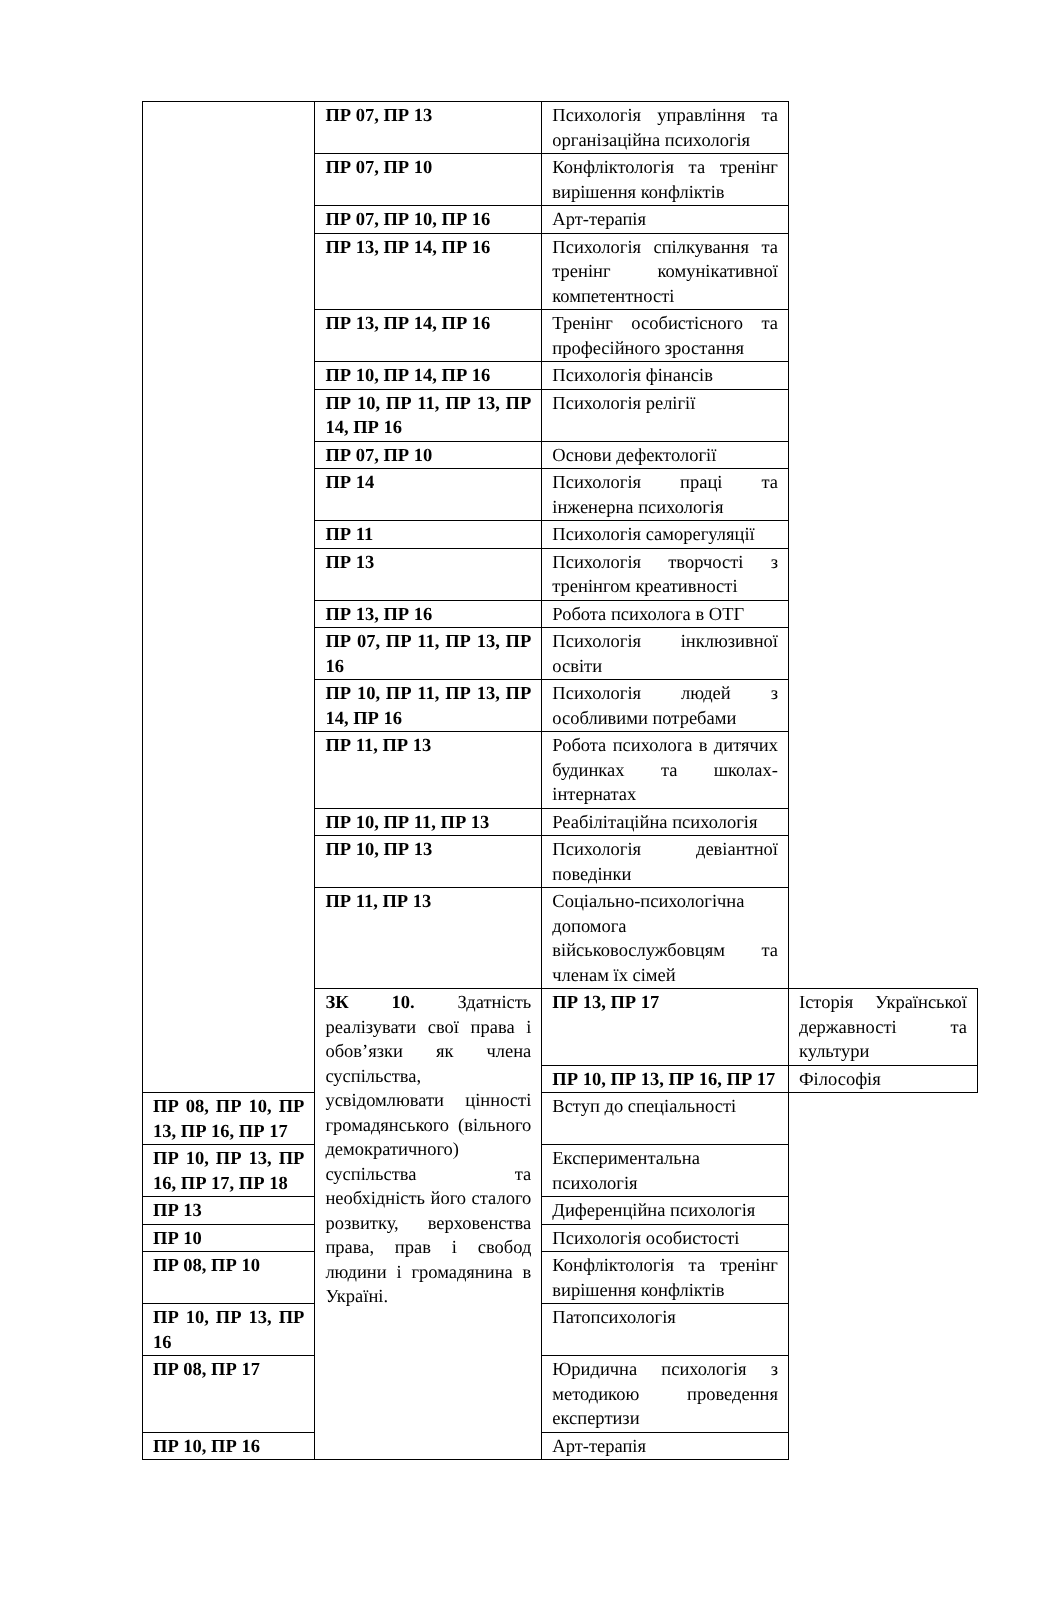| | ПР 07, ПР 13 | Психологія управління та організаційна психологія | |
| | ПР 07, ПР 10 | Конфліктологія та тренінг вирішення конфліктів | |
| | ПР 07, ПР 10, ПР 16 | Арт-терапія | |
| | ПР 13, ПР 14, ПР 16 | Психологія спілкування та тренінг комунікативної компетентності | |
| | ПР 13, ПР 14, ПР 16 | Тренінг особистісного та професійного зростання | |
| | ПР 10, ПР 14, ПР 16 | Психологія фінансів | |
| | ПР 10, ПР 11, ПР 13, ПР 14, ПР 16 | Психологія релігії | |
| | ПР 07, ПР 10 | Основи дефектології | |
| | ПР 14 | Психологія праці та інженерна психологія | |
| | ПР 11 | Психологія саморегуляції | |
| | ПР 13 | Психологія творчості з тренінгом креативності | |
| | ПР 13, ПР 16 | Робота психолога в ОТГ | |
| | ПР 07, ПР 11, ПР 13, ПР 16 | Психологія інклюзивної освіти | |
| | ПР 10, ПР 11, ПР 13, ПР 14, ПР 16 | Психологія людей з особливими потребами | |
| | ПР 11, ПР 13 | Робота психолога в дитячих будинках та школах-інтернатах | |
| | ПР 10, ПР 11, ПР 13 | Реабілітаційна психологія | |
| | ПР 10, ПР 13 | Психологія девіантної поведінки | |
| | ПР 11, ПР 13 | Соціально-психологічна допомога військовослужбовцям та членам їх сімей | |
| | ЗК 10. Здатність реалізувати свої права і обов’язки як члена суспільства, усвідомлювати цінності громадянського (вільного демократичного) суспільства та необхідність його сталого розвитку, верховенства права, прав і свобод людини і громадянина в Україні. | ПР 13, ПР 17 | Історія Української державності та культури |
| | | ПР 10, ПР 13, ПР 16, ПР 17 | Філософія |
| ПР 08, ПР 10, ПР 13, ПР 16, ПР 17 | | Вступ до спеціальності | |
| ПР 10, ПР 13, ПР 16, ПР 17, ПР 18 | | Експериментальна психологія | |
| ПР 13 | | Диференційна психологія | |
| ПР 10 | | Психологія особистості | |
| ПР 08, ПР 10 | | Конфліктологія та тренінг вирішення конфліктів | |
| ПР 10, ПР 13, ПР 16 | | Патопсихологія | |
| ПР 08, ПР 17 | | Юридична психологія з методикою проведення експертизи | |
| ПР 10, ПР 16 | | Арт-терапія | |